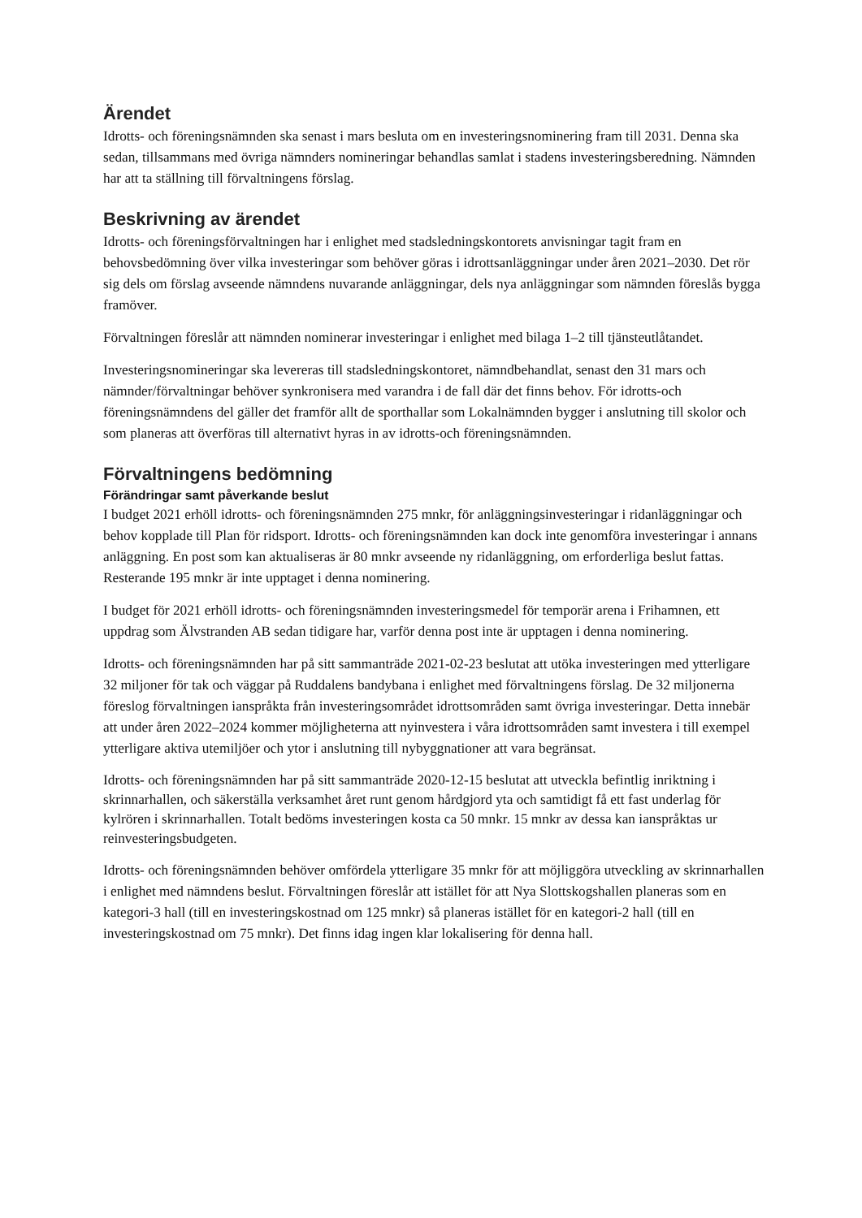Ärendet
Idrotts- och föreningsnämnden ska senast i mars besluta om en investeringsnominering fram till 2031. Denna ska sedan, tillsammans med övriga nämnders nomineringar behandlas samlat i stadens investeringsberedning. Nämnden har att ta ställning till förvaltningens förslag.
Beskrivning av ärendet
Idrotts- och föreningsförvaltningen har i enlighet med stadsledningskontorets anvisningar tagit fram en behovsbedömning över vilka investeringar som behöver göras i idrottsanläggningar under åren 2021–2030. Det rör sig dels om förslag avseende nämndens nuvarande anläggningar, dels nya anläggningar som nämnden föreslås bygga framöver.
Förvaltningen föreslår att nämnden nominerar investeringar i enlighet med bilaga 1–2 till tjänsteutlåtandet.
Investeringsnomineringar ska levereras till stadsledningskontoret, nämndbehandlat, senast den 31 mars och nämnder/förvaltningar behöver synkronisera med varandra i de fall där det finns behov. För idrotts-och föreningsnämndens del gäller det framför allt de sporthallar som Lokalnämnden bygger i anslutning till skolor och som planeras att överföras till alternativt hyras in av idrotts-och föreningsnämnden.
Förvaltningens bedömning
Förändringar samt påverkande beslut
I budget 2021 erhöll idrotts- och föreningsnämnden 275 mnkr, för anläggningsinvesteringar i ridanläggningar och behov kopplade till Plan för ridsport. Idrotts- och föreningsnämnden kan dock inte genomföra investeringar i annans anläggning. En post som kan aktualiseras är 80 mnkr avseende ny ridanläggning, om erforderliga beslut fattas. Resterande 195 mnkr är inte upptaget i denna nominering.
I budget för 2021 erhöll idrotts- och föreningsnämnden investeringsmedel för temporär arena i Frihamnen, ett uppdrag som Älvstranden AB sedan tidigare har, varför denna post inte är upptagen i denna nominering.
Idrotts- och föreningsnämnden har på sitt sammanträde 2021-02-23 beslutat att utöka investeringen med ytterligare 32 miljoner för tak och väggar på Ruddalens bandybana i enlighet med förvaltningens förslag. De 32 miljonerna föreslog förvaltningen ianspråkta från investeringsområdet idrottsområden samt övriga investeringar. Detta innebär att under åren 2022–2024 kommer möjligheterna att nyinvestera i våra idrottsområden samt investera i till exempel ytterligare aktiva utemiljöer och ytor i anslutning till nybyggnationer att vara begränsat.
Idrotts- och föreningsnämnden har på sitt sammanträde 2020-12-15 beslutat att utveckla befintlig inriktning i skrinnarhallen, och säkerställa verksamhet året runt genom hårdgjord yta och samtidigt få ett fast underlag för kylrören i skrinnarhallen. Totalt bedöms investeringen kosta ca 50 mnkr. 15 mnkr av dessa kan ianspråktas ur reinvesteringsbudgeten.
Idrotts- och föreningsnämnden behöver omfördela ytterligare 35 mnkr för att möjliggöra utveckling av skrinnarhallen i enlighet med nämndens beslut. Förvaltningen föreslår att istället för att Nya Slottskogshallen planeras som en kategori-3 hall (till en investeringskostnad om 125 mnkr) så planeras istället för en kategori-2 hall (till en investeringskostnad om 75 mnkr). Det finns idag ingen klar lokalisering för denna hall.